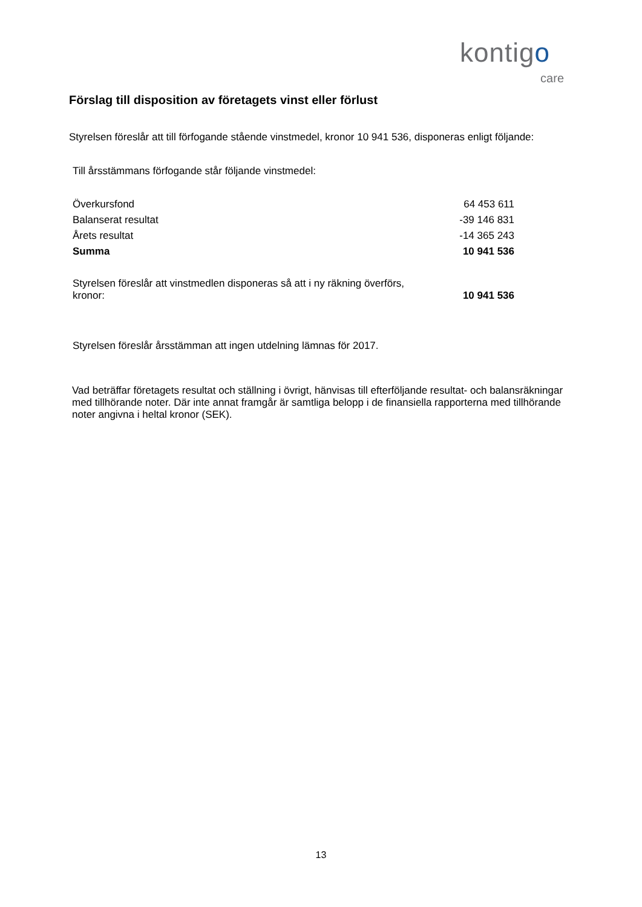kontigo
care
Förslag till disposition av företagets vinst eller förlust
Styrelsen föreslår att till förfogande stående vinstmedel, kronor 10 941 536, disponeras enligt följande:
Till årsstämmans förfogande står följande vinstmedel:
| Överkursfond | 64 453 611 |
| Balanserat resultat | -39 146 831 |
| Årets resultat | -14 365 243 |
| Summa | 10 941 536 |
| Styrelsen föreslår att vinstmedlen disponeras så att i ny räkning överförs, kronor: | 10 941 536 |
Styrelsen föreslår årsstämman att ingen utdelning lämnas för 2017.
Vad beträffar företagets resultat och ställning i övrigt, hänvisas till efterföljande resultat- och balansräkningar med tillhörande noter. Där inte annat framgår är samtliga belopp i de finansiella rapporterna med tillhörande noter angivna i heltal kronor (SEK).
13